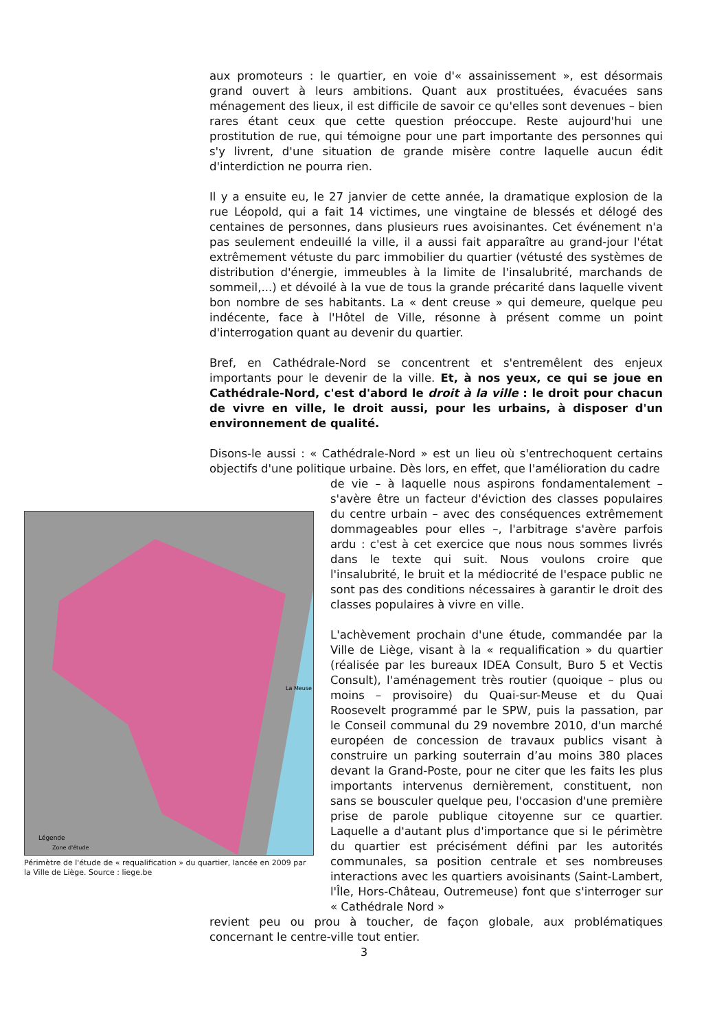aux promoteurs : le quartier, en voie d'« assainissement », est désormais grand ouvert à leurs ambitions. Quant aux prostituées, évacuées sans ménagement des lieux, il est difficile de savoir ce qu'elles sont devenues – bien rares étant ceux que cette question préoccupe. Reste aujourd'hui une prostitution de rue, qui témoigne pour une part importante des personnes qui s'y livrent, d'une situation de grande misère contre laquelle aucun édit d'interdiction ne pourra rien.
Il y a ensuite eu, le 27 janvier de cette année, la dramatique explosion de la rue Léopold, qui a fait 14 victimes, une vingtaine de blessés et délogé des centaines de personnes, dans plusieurs rues avoisinantes. Cet événement n'a pas seulement endeuillé la ville, il a aussi fait apparaître au grand-jour l'état extrêmement vétuste du parc immobilier du quartier (vétusté des systèmes de distribution d'énergie, immeubles à la limite de l'insalubrité, marchands de sommeil,...) et dévoilé à la vue de tous la grande précarité dans laquelle vivent bon nombre de ses habitants. La « dent creuse » qui demeure, quelque peu indécente, face à l'Hôtel de Ville, résonne à présent comme un point d'interrogation quant au devenir du quartier.
Bref, en Cathédrale-Nord se concentrent et s'entremêlent des enjeux importants pour le devenir de la ville. Et, à nos yeux, ce qui se joue en Cathédrale-Nord, c'est d'abord le droit à la ville : le droit pour chacun de vivre en ville, le droit aussi, pour les urbains, à disposer d'un environnement de qualité.
Disons-le aussi : « Cathédrale-Nord » est un lieu où s'entrechoquent certains objectifs d'une politique urbaine. Dès lors, en effet, que l'amélioration du cadre
Légende
Zone d'étude
La Meuse
Périmètre de l'étude de « requalification » du quartier, lancée en 2009 par la Ville de Liège. Source : liege.be
de vie – à laquelle nous aspirons fondamentalement – s'avère être un facteur d'éviction des classes populaires du centre urbain – avec des conséquences extrêmement dommageables pour elles –, l'arbitrage s'avère parfois ardu : c'est à cet exercice que nous nous sommes livrés dans le texte qui suit. Nous voulons croire que l'insalubrité, le bruit et la médiocrité de l'espace public ne sont pas des conditions nécessaires à garantir le droit des classes populaires à vivre en ville.
L'achèvement prochain d'une étude, commandée par la Ville de Liège, visant à la « requalification » du quartier (réalisée par les bureaux IDEA Consult, Buro 5 et Vectis Consult), l'aménagement très routier (quoique – plus ou moins – provisoire) du Quai-sur-Meuse et du Quai Roosevelt programmé par le SPW, puis la passation, par le Conseil communal du 29 novembre 2010, d'un marché européen de concession de travaux publics visant à construire un parking souterrain d’au moins 380 places devant la Grand-Poste, pour ne citer que les faits les plus importants intervenus dernièrement, constituent, non sans se bousculer quelque peu, l'occasion d'une première prise de parole publique citoyenne sur ce quartier. Laquelle a d'autant plus d'importance que si le périmètre du quartier est précisément défini par les autorités communales, sa position centrale et ses nombreuses interactions avec les quartiers avoisinants (Saint-Lambert, l'Île, Hors-Château, Outremeuse) font que s'interroger sur « Cathédrale Nord »
revient peu ou prou à toucher, de façon globale, aux problématiques concernant le centre-ville tout entier.
3